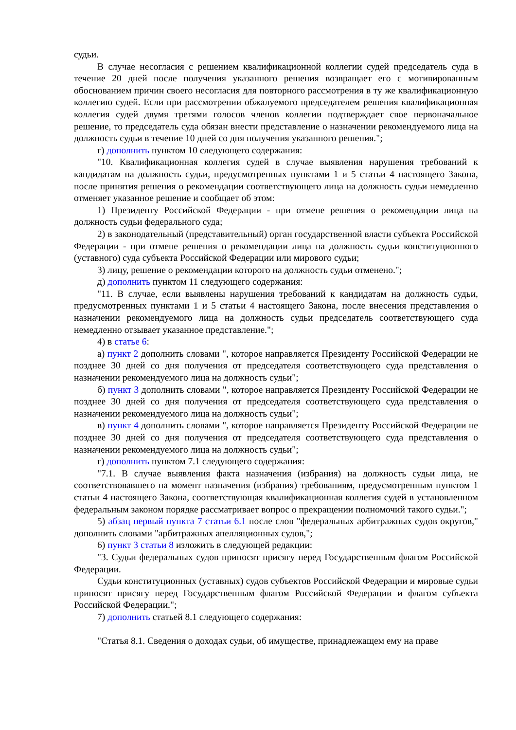судьи.
В случае несогласия с решением квалификационной коллегии судей председатель суда в течение 20 дней после получения указанного решения возвращает его с мотивированным обоснованием причин своего несогласия для повторного рассмотрения в ту же квалификационную коллегию судей. Если при рассмотрении обжалуемого председателем решения квалификационная коллегия судей двумя третями голосов членов коллегии подтверждает свое первоначальное решение, то председатель суда обязан внести представление о назначении рекомендуемого лица на должность судьи в течение 10 дней со дня получения указанного решения.";
г) дополнить пунктом 10 следующего содержания:
"10. Квалификационная коллегия судей в случае выявления нарушения требований к кандидатам на должность судьи, предусмотренных пунктами 1 и 5 статьи 4 настоящего Закона, после принятия решения о рекомендации соответствующего лица на должность судьи немедленно отменяет указанное решение и сообщает об этом:
1) Президенту Российской Федерации - при отмене решения о рекомендации лица на должность судьи федерального суда;
2) в законодательный (представительный) орган государственной власти субъекта Российской Федерации - при отмене решения о рекомендации лица на должность судьи конституционного (уставного) суда субъекта Российской Федерации или мирового судьи;
3) лицу, решение о рекомендации которого на должность судьи отменено.";
д) дополнить пунктом 11 следующего содержания:
"11. В случае, если выявлены нарушения требований к кандидатам на должность судьи, предусмотренных пунктами 1 и 5 статьи 4 настоящего Закона, после внесения представления о назначении рекомендуемого лица на должность судьи председатель соответствующего суда немедленно отзывает указанное представление.";
4) в статье 6:
а) пункт 2 дополнить словами ", которое направляется Президенту Российской Федерации не позднее 30 дней со дня получения от председателя соответствующего суда представления о назначении рекомендуемого лица на должность судьи";
б) пункт 3 дополнить словами ", которое направляется Президенту Российской Федерации не позднее 30 дней со дня получения от председателя соответствующего суда представления о назначении рекомендуемого лица на должность судьи";
в) пункт 4 дополнить словами ", которое направляется Президенту Российской Федерации не позднее 30 дней со дня получения от председателя соответствующего суда представления о назначении рекомендуемого лица на должность судьи";
г) дополнить пунктом 7.1 следующего содержания:
"7.1. В случае выявления факта назначения (избрания) на должность судьи лица, не соответствовавшего на момент назначения (избрания) требованиям, предусмотренным пунктом 1 статьи 4 настоящего Закона, соответствующая квалификационная коллегия судей в установленном федеральным законом порядке рассматривает вопрос о прекращении полномочий такого судьи.";
5) абзац первый пункта 7 статьи 6.1 после слов "федеральных арбитражных судов округов," дополнить словами "арбитражных апелляционных судов,";
6) пункт 3 статьи 8 изложить в следующей редакции:
"3. Судьи федеральных судов приносят присягу перед Государственным флагом Российской Федерации.
Судьи конституционных (уставных) судов субъектов Российской Федерации и мировые судьи приносят присягу перед Государственным флагом Российской Федерации и флагом субъекта Российской Федерации.";
7) дополнить статьей 8.1 следующего содержания:
"Статья 8.1. Сведения о доходах судьи, об имуществе, принадлежащем ему на праве